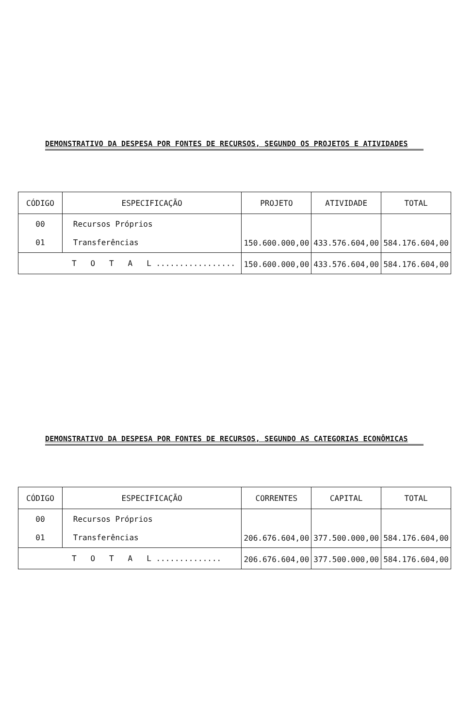DEMONSTRATIVO DA DESPESA POR FONTES DE RECURSOS, SEGUNDO OS PROJETOS E ATIVIDADES
| CÓDIGO | ESPECIFICAÇÃO | PROJETO | ATIVIDADE | TOTAL |
| --- | --- | --- | --- | --- |
| 00 01 | Recursos Próprios Transferências | 150.600.000,00 | 433.576.604,00 | 584.176.604,00 |
| T O T A L ................. | | 150.600.000,00 | 433.576.604,00 | 584.176.604,00 |
DEMONSTRATIVO DA DESPESA POR FONTES DE RECURSOS, SEGUNDO AS CATEGORIAS ECONÔMICAS
| CÓDIGO | ESPECIFICAÇÃO | CORRENTES | CAPITAL | TOTAL |
| --- | --- | --- | --- | --- |
| 00 01 | Recursos Próprios Transferências | 206.676.604,00 | 377.500.000,00 | 584.176.604,00 |
| T O T A L .............. | | 206.676.604,00 | 377.500.000,00 | 584.176.604,00 |